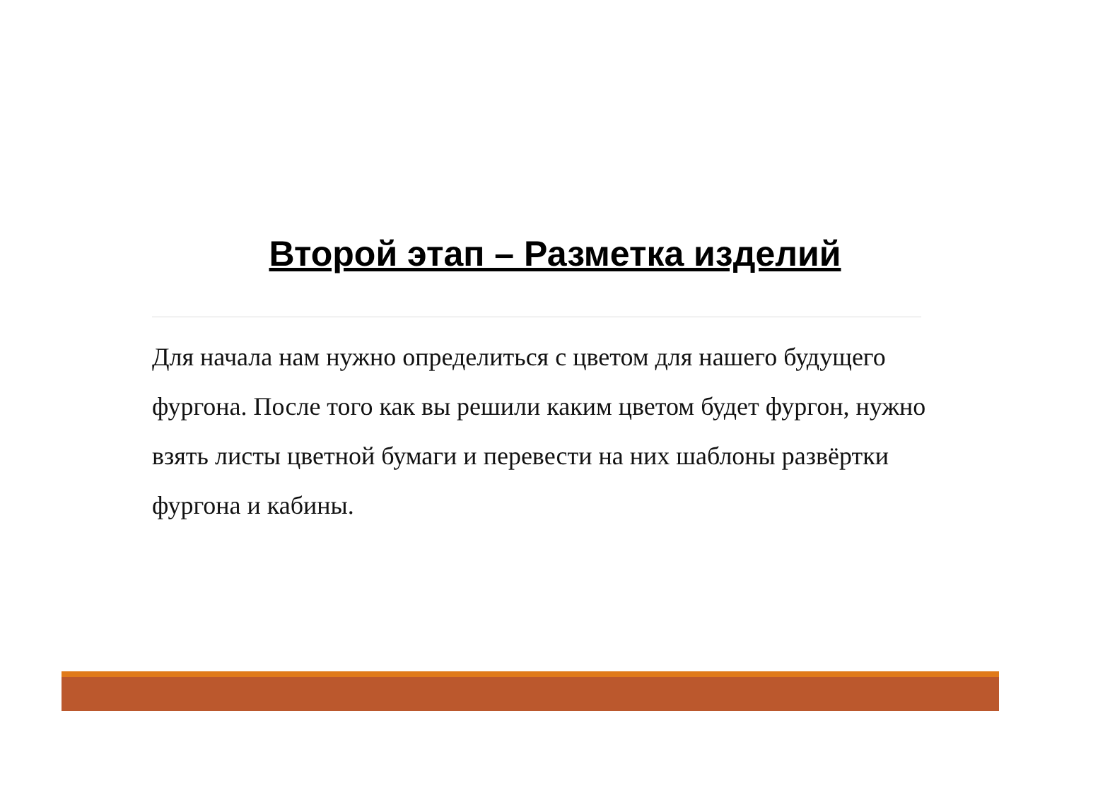Второй этап – Разметка изделий
Для начала нам нужно определиться с цветом для нашего будущего фургона. После того как вы решили каким цветом будет фургон, нужно взять листы цветной бумаги и перевести на них шаблоны развёртки фургона и кабины.